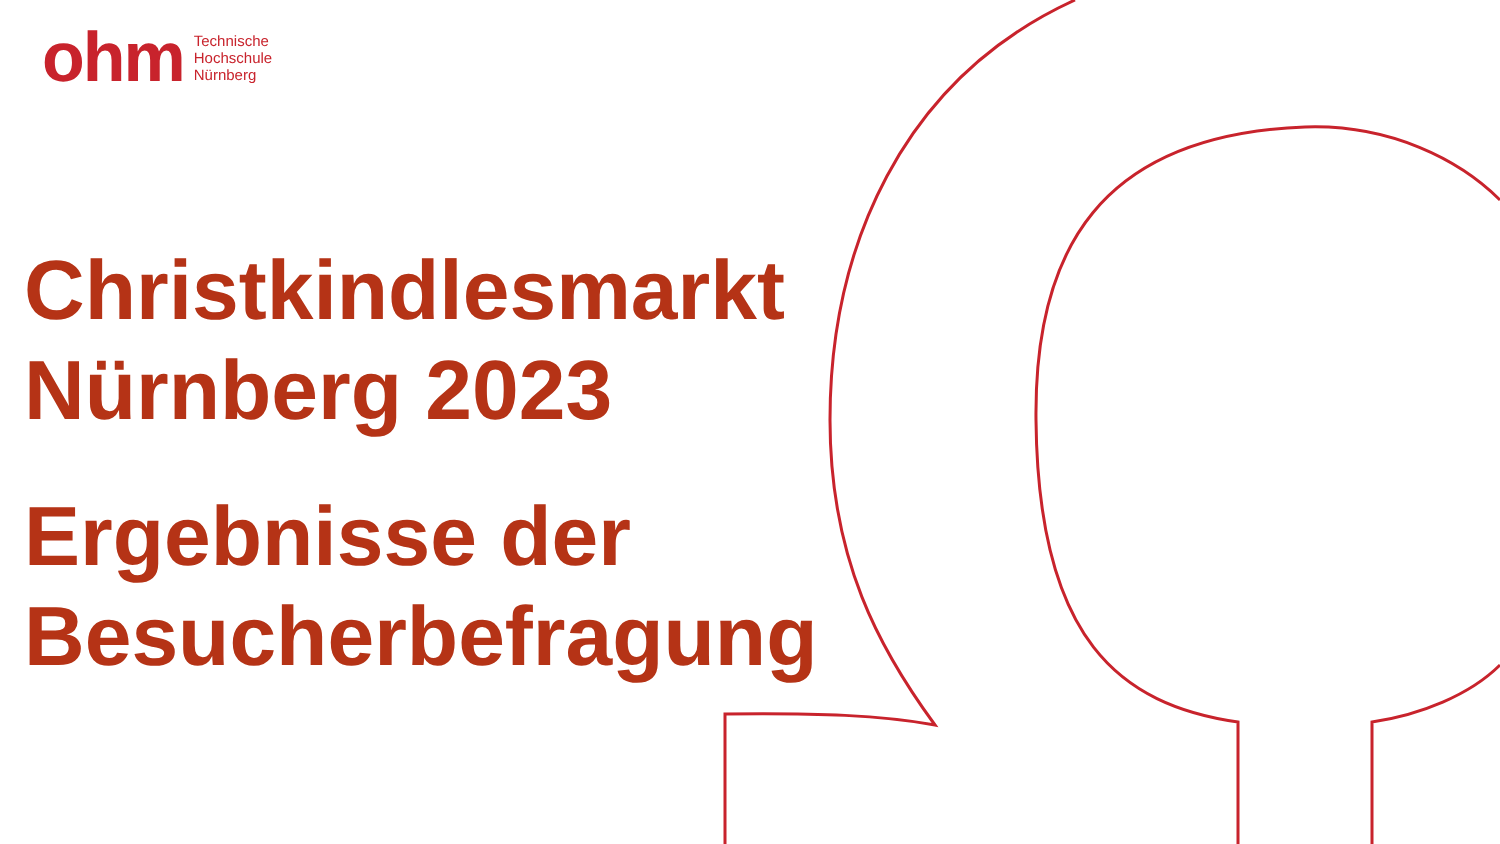ohm
Technische
Hochschule
Nürnberg
Christkindlesmarkt
Nürnberg 2023
Ergebnisse der
Besucherbefragung